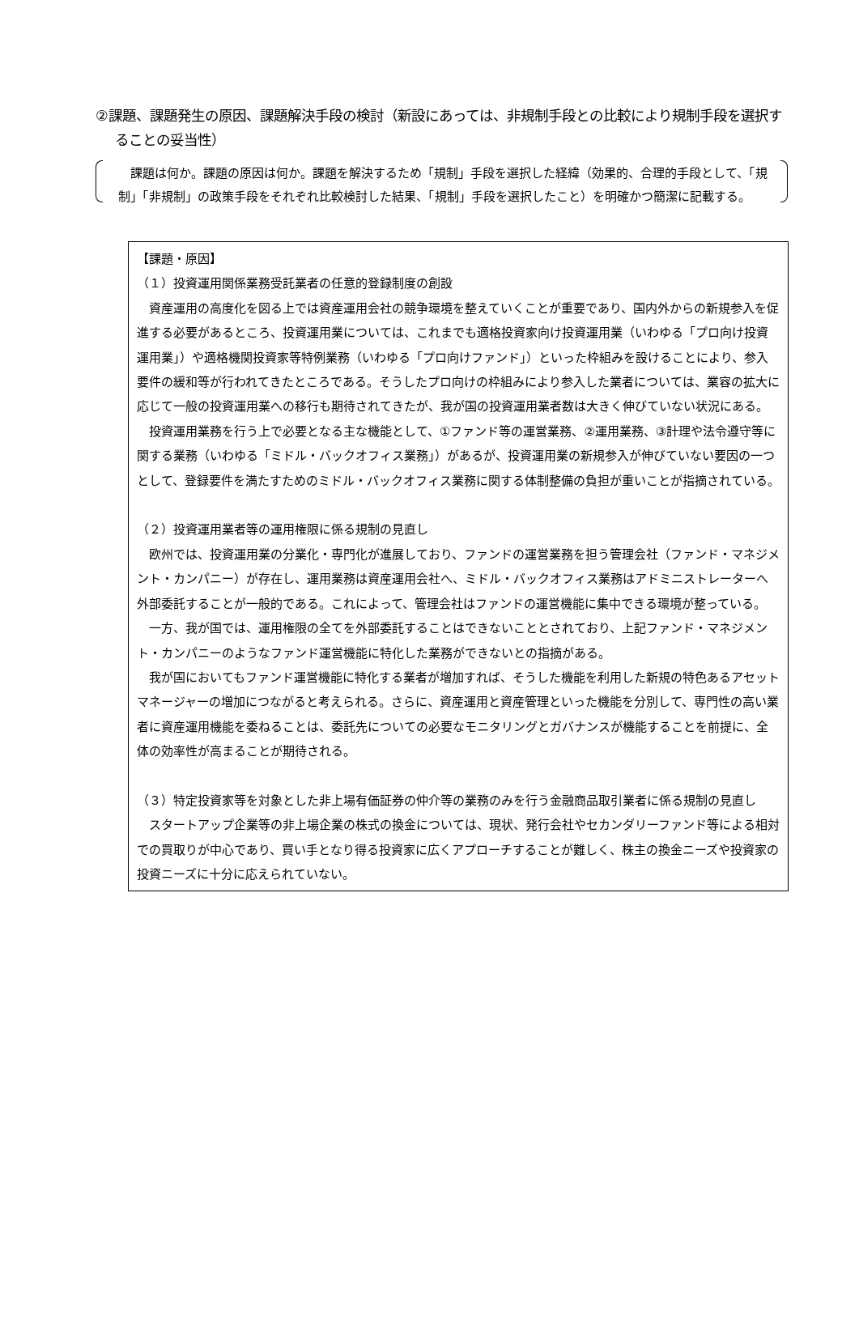②課題、課題発生の原因、課題解決手段の検討（新設にあっては、非規制手段との比較により規制手段を選択することの妥当性）
課題は何か。課題の原因は何か。課題を解決するため「規制」手段を選択した経緯（効果的、合理的手段として、「規制」「非規制」の政策手段をそれぞれ比較検討した結果、「規制」手段を選択したこと）を明確かつ簡潔に記載する。
【課題・原因】
（１）投資運用関係業務受託業者の任意的登録制度の創設
資産運用の高度化を図る上では資産運用会社の競争環境を整えていくことが重要であり、国内外からの新規参入を促進する必要があるところ、投資運用業については、これまでも適格投資家向け投資運用業（いわゆる「プロ向け投資運用業」）や適格機関投資家等特例業務（いわゆる「プロ向けファンド」）といった枠組みを設けることにより、参入要件の緩和等が行われてきたところである。そうしたプロ向けの枠組みにより参入した業者については、業容の拡大に応じて一般の投資運用業への移行も期待されてきたが、我が国の投資運用業者数は大きく伸びていない状況にある。
投資運用業務を行う上で必要となる主な機能として、①ファンド等の運営業務、②運用業務、③計理や法令遵守等に関する業務（いわゆる「ミドル・バックオフィス業務」）があるが、投資運用業の新規参入が伸びていない要因の一つとして、登録要件を満たすためのミドル・バックオフィス業務に関する体制整備の負担が重いことが指摘されている。
（２）投資運用業者等の運用権限に係る規制の見直し
欧州では、投資運用業の分業化・専門化が進展しており、ファンドの運営業務を担う管理会社（ファンド・マネジメント・カンパニー）が存在し、運用業務は資産運用会社へ、ミドル・バックオフィス業務はアドミニストレーターへ外部委託することが一般的である。これによって、管理会社はファンドの運営機能に集中できる環境が整っている。
一方、我が国では、運用権限の全てを外部委託することはできないこととされており、上記ファンド・マネジメント・カンパニーのようなファンド運営機能に特化した業務ができないとの指摘がある。
我が国においてもファンド運営機能に特化する業者が増加すれば、そうした機能を利用した新規の特色あるアセットマネージャーの増加につながると考えられる。さらに、資産運用と資産管理といった機能を分別して、専門性の高い業者に資産運用機能を委ねることは、委託先についての必要なモニタリングとガバナンスが機能することを前提に、全体の効率性が高まることが期待される。
（３）特定投資家等を対象とした非上場有価証券の仲介等の業務のみを行う金融商品取引業者に係る規制の見直し
スタートアップ企業等の非上場企業の株式の換金については、現状、発行会社やセカンダリーファンド等による相対での買取りが中心であり、買い手となり得る投資家に広くアプローチすることが難しく、株主の換金ニーズや投資家の投資ニーズに十分に応えられていない。